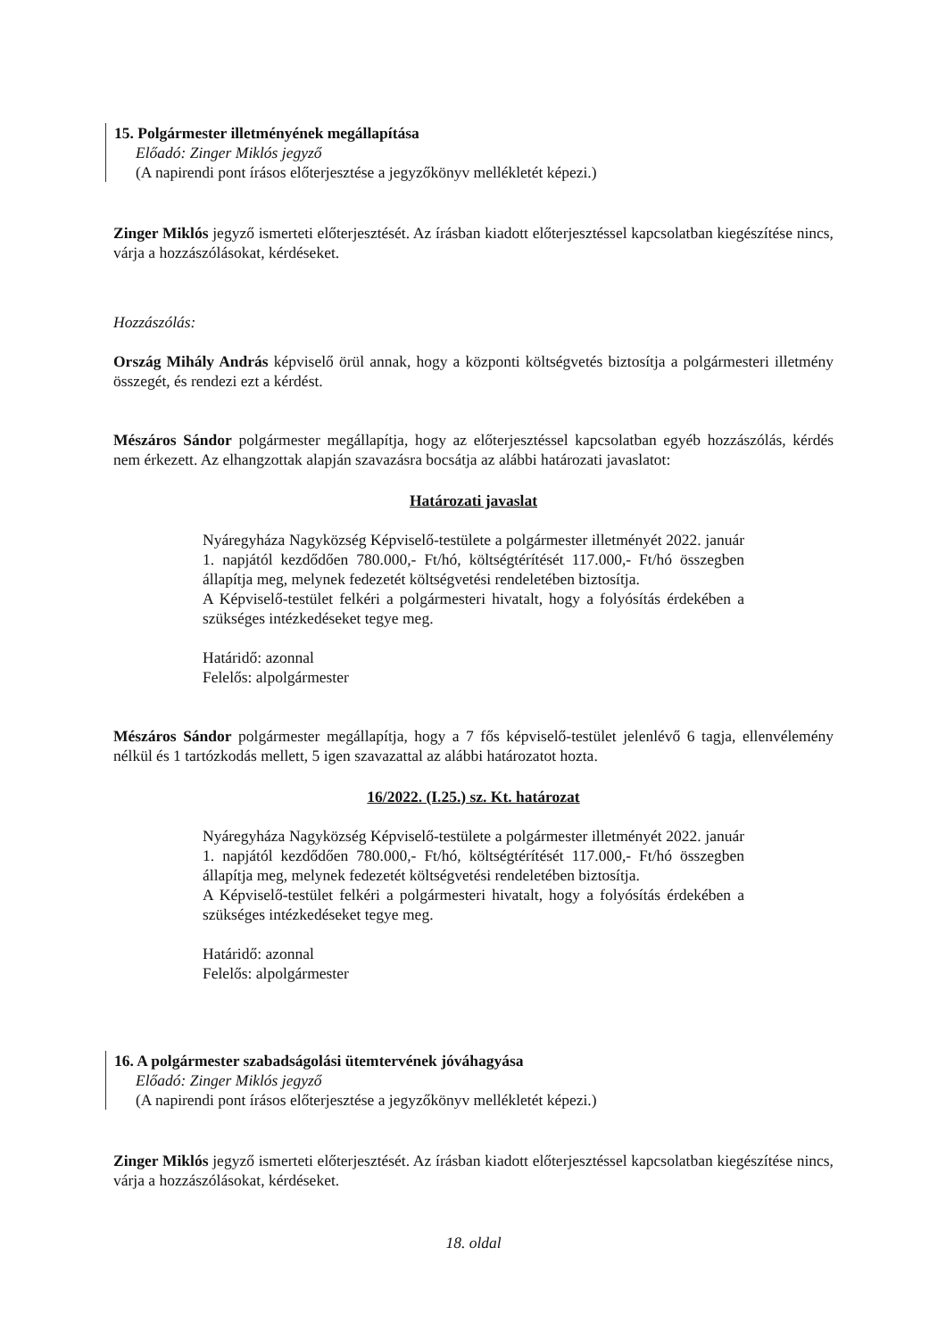15. Polgármester illetményének megállapítása
Előadó: Zinger Miklós jegyző
(A napirendi pont írásos előterjesztése a jegyzőkönyv mellékletét képezi.)
Zinger Miklós jegyző ismerteti előterjesztését. Az írásban kiadott előterjesztéssel kapcsolatban kiegészítése nincs, várja a hozzászólásokat, kérdéseket.
Hozzászólás:
Ország Mihály András képviselő örül annak, hogy a központi költségvetés biztosítja a polgármesteri illetmény összegét, és rendezi ezt a kérdést.
Mészáros Sándor polgármester megállapítja, hogy az előterjesztéssel kapcsolatban egyéb hozzászólás, kérdés nem érkezett. Az elhangzottak alapján szavazásra bocsátja az alábbi határozati javaslatot:
Határozati javaslat
Nyáregyháza Nagyközség Képviselő-testülete a polgármester illetményét 2022. január 1. napjától kezdődően 780.000,- Ft/hó, költségtérítését 117.000,- Ft/hó összegben állapítja meg, melynek fedezetét költségvetési rendeletében biztosítja.
A Képviselő-testület felkéri a polgármesteri hivatalt, hogy a folyósítás érdekében a szükséges intézkedéseket tegye meg.
Határidő: azonnal
Felelős: alpolgármester
Mészáros Sándor polgármester megállapítja, hogy a 7 fős képviselő-testület jelenlévő 6 tagja, ellenvélemény nélkül és 1 tartózkodás mellett, 5 igen szavazattal az alábbi határozatot hozta.
16/2022. (I.25.) sz. Kt. határozat
Nyáregyháza Nagyközség Képviselő-testülete a polgármester illetményét 2022. január 1. napjától kezdődően 780.000,- Ft/hó, költségtérítését 117.000,- Ft/hó összegben állapítja meg, melynek fedezetét költségvetési rendeletében biztosítja.
A Képviselő-testület felkéri a polgármesteri hivatalt, hogy a folyósítás érdekében a szükséges intézkedéseket tegye meg.
Határidő: azonnal
Felelős: alpolgármester
16. A polgármester szabadságolási ütemtervének jóváhagyása
Előadó: Zinger Miklós jegyző
(A napirendi pont írásos előterjesztése a jegyzőkönyv mellékletét képezi.)
Zinger Miklós jegyző ismerteti előterjesztését. Az írásban kiadott előterjesztéssel kapcsolatban kiegészítése nincs, várja a hozzászólásokat, kérdéseket.
18. oldal